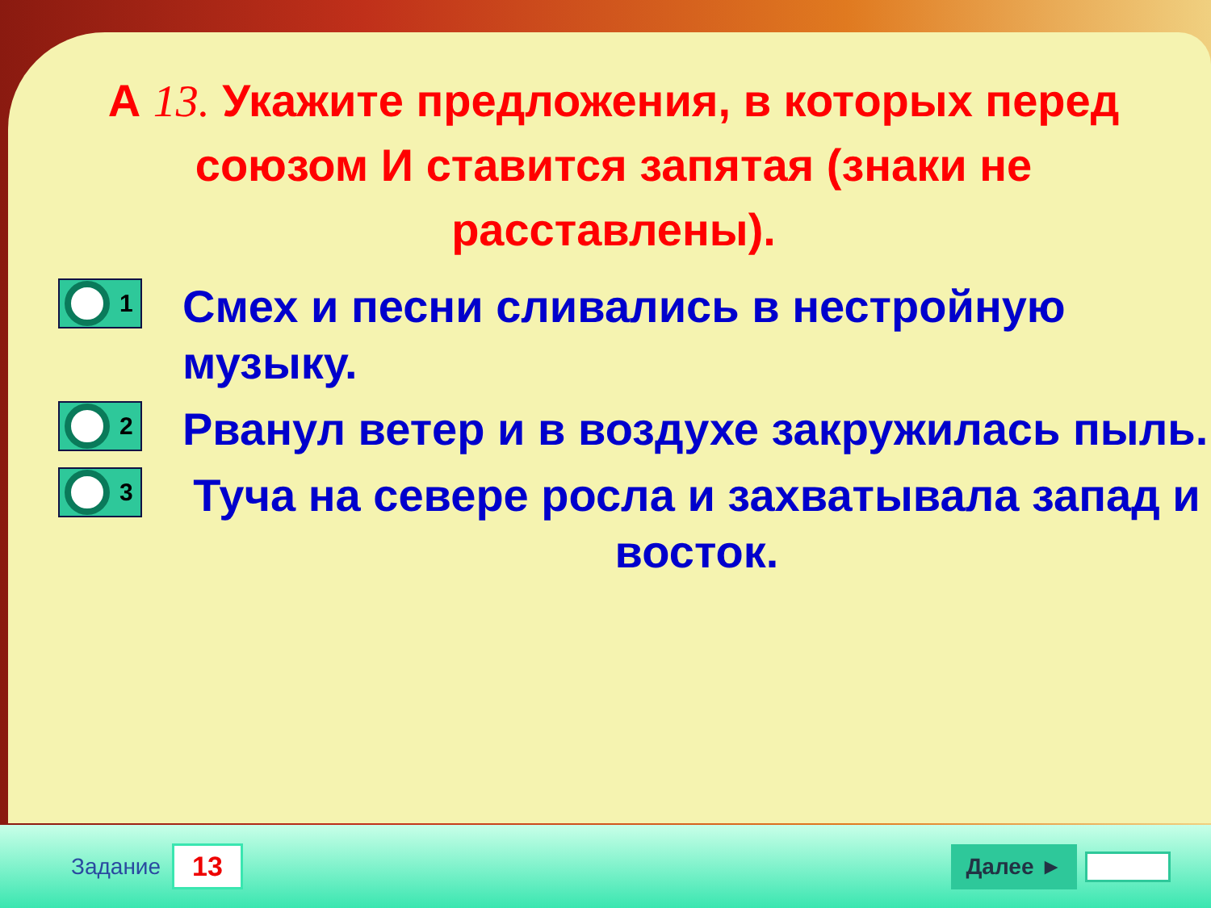А 13. Укажите предложения, в которых перед союзом И ставится запятая (знаки не расставлены).
1
Смех и песни сливались в нестройную музыку.
2
Рванул ветер и в воздухе закружилась пыль.
3
Туча на севере росла и захватывала запад и восток.
Задание 13 Далее ►